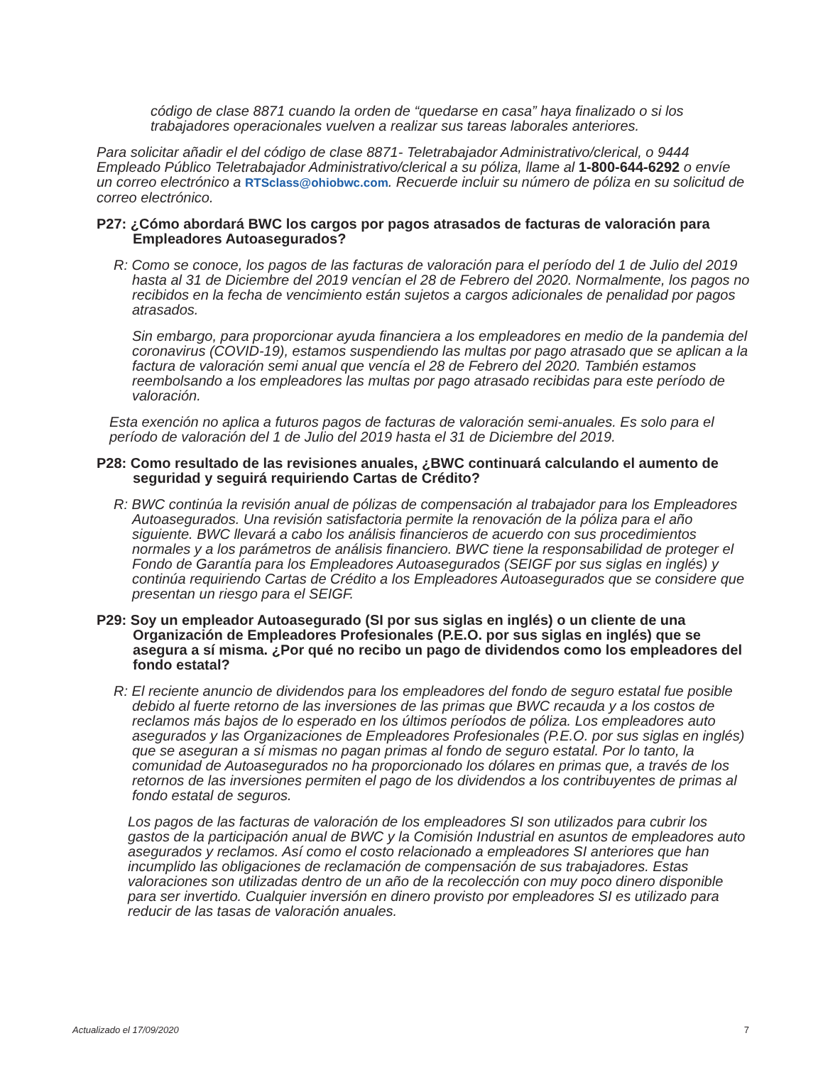código de clase 8871 cuando la orden de “quedarse en casa” haya finalizado o si los trabajadores operacionales vuelven a realizar sus tareas laborales anteriores.
Para solicitar añadir el del código de clase 8871- Teletrabajador Administrativo/clerical, o 9444 Empleado Público Teletrabajador Administrativo/clerical a su póliza, llame al 1-800-644-6292 o envíe un correo electrónico a RTSclass@ohiobwc.com. Recuerde incluir su número de póliza en su solicitud de correo electrónico.
P27: ¿Cómo abordará BWC los cargos por pagos atrasados de facturas de valoración para Empleadores Autoasegurados?
R: Como se conoce, los pagos de las facturas de valoración para el período del 1 de Julio del 2019 hasta al 31 de Diciembre del 2019 vencían el 28 de Febrero del 2020. Normalmente, los pagos no recibidos en la fecha de vencimiento están sujetos a cargos adicionales de penalidad por pagos atrasados.
Sin embargo, para proporcionar ayuda financiera a los empleadores en medio de la pandemia del coronavirus (COVID-19), estamos suspendiendo las multas por pago atrasado que se aplican a la factura de valoración semi anual que vencía el 28 de Febrero del 2020. También estamos reembolsando a los empleadores las multas por pago atrasado recibidas para este período de valoración.
Esta exención no aplica a futuros pagos de facturas de valoración semi-anuales. Es solo para el período de valoración del 1 de Julio del 2019 hasta el 31 de Diciembre del 2019.
P28: Como resultado de las revisiones anuales, ¿BWC continuará calculando el aumento de seguridad y seguirá requiriendo Cartas de Crédito?
R: BWC continúa la revisión anual de pólizas de compensación al trabajador para los Empleadores Autoasegurados. Una revisión satisfactoria permite la renovación de la póliza para el año siguiente. BWC llevará a cabo los análisis financieros de acuerdo con sus procedimientos normales y a los parámetros de análisis financiero. BWC tiene la responsabilidad de proteger el Fondo de Garantía para los Empleadores Autoasegurados (SEIGF por sus siglas en inglés) y continúa requiriendo Cartas de Crédito a los Empleadores Autoasegurados que se considere que presentan un riesgo para el SEIGF.
P29: Soy un empleador Autoasegurado (SI por sus siglas en inglés) o un cliente de una Organización de Empleadores Profesionales (P.E.O. por sus siglas en inglés) que se asegura a sí misma. ¿Por qué no recibo un pago de dividendos como los empleadores del fondo estatal?
R: El reciente anuncio de dividendos para los empleadores del fondo de seguro estatal fue posible debido al fuerte retorno de las inversiones de las primas que BWC recauda y a los costos de reclamos más bajos de lo esperado en los últimos períodos de póliza. Los empleadores auto asegurados y las Organizaciones de Empleadores Profesionales (P.E.O. por sus siglas en inglés) que se aseguran a sí mismas no pagan primas al fondo de seguro estatal. Por lo tanto, la comunidad de Autoasegurados no ha proporcionado los dólares en primas que, a través de los retornos de las inversiones permiten el pago de los dividendos a los contribuyentes de primas al fondo estatal de seguros.
Los pagos de las facturas de valoración de los empleadores SI son utilizados para cubrir los gastos de la participación anual de BWC y la Comisión Industrial en asuntos de empleadores auto asegurados y reclamos. Así como el costo relacionado a empleadores SI anteriores que han incumplido las obligaciones de reclamación de compensación de sus trabajadores. Estas valoraciones son utilizadas dentro de un año de la recolección con muy poco dinero disponible para ser invertido. Cualquier inversión en dinero provisto por empleadores SI es utilizado para reducir de las tasas de valoración anuales.
Actualizado el 17/09/2020 7